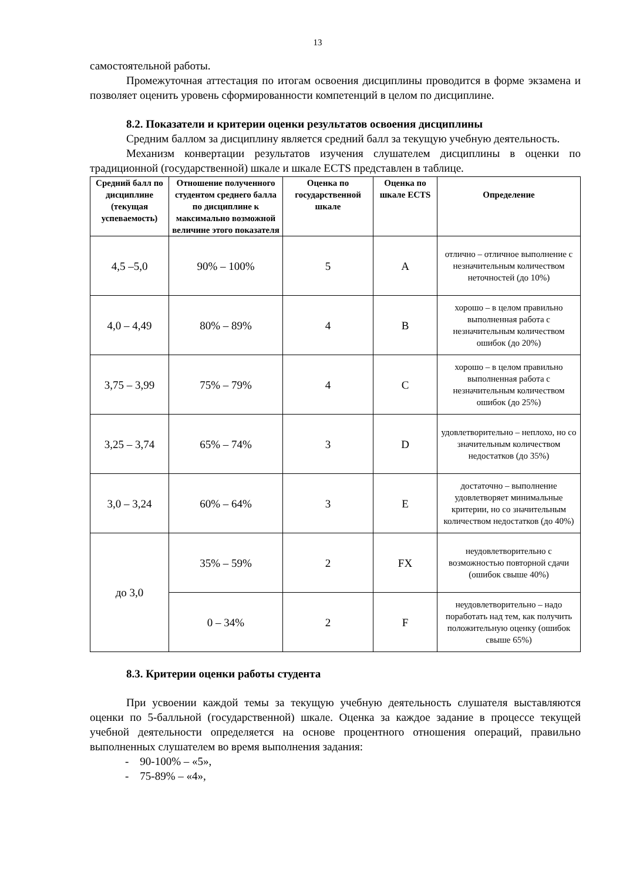13
самостоятельной работы.
Промежуточная аттестация по итогам освоения дисциплины проводится в форме экзамена и позволяет оценить уровень сформированности компетенций в целом по дисциплине.
8.2. Показатели и критерии оценки результатов освоения дисциплины
Средним баллом за дисциплину является средний балл за текущую учебную деятельность.
Механизм конвертации результатов изучения слушателем дисциплины в оценки по традиционной (государственной) шкале и шкале ECTS представлен в таблице.
| Средний балл по дисциплине (текущая успеваемость) | Отношение полученного студентом среднего балла по дисциплине к максимально возможной величине этого показателя | Оценка по государственной шкале | Оценка по шкале ECTS | Определение |
| --- | --- | --- | --- | --- |
| 4,5 –5,0 | 90% – 100% | 5 | A | отлично – отличное выполнение с незначительным количеством неточностей (до 10%) |
| 4,0 – 4,49 | 80% – 89% | 4 | B | хорошо – в целом правильно выполненная работа с незначительным количеством ошибок (до 20%) |
| 3,75 – 3,99 | 75% – 79% | 4 | C | хорошо – в целом правильно выполненная работа с незначительным количеством ошибок (до 25%) |
| 3,25 – 3,74 | 65% – 74% | 3 | D | удовлетворительно – неплохо, но со значительным количеством недостатков (до 35%) |
| 3,0 – 3,24 | 60% – 64% | 3 | E | достаточно – выполнение удовлетворяет минимальные критерии, но со значительным количеством недостатков (до 40%) |
| до 3,0 | 35% – 59% | 2 | FX | неудовлетворительно с возможностью повторной сдачи (ошибок свыше 40%) |
| | 0 – 34% | 2 | F | неудовлетворительно – надо поработать над тем, как получить положительную оценку (ошибок свыше 65%) |
8.3. Критерии оценки работы студента
При усвоении каждой темы за текущую учебную деятельность слушателя выставляются оценки по 5-балльной (государственной) шкале. Оценка за каждое задание в процессе текущей учебной деятельности определяется на основе процентного отношения операций, правильно выполненных слушателем во время выполнения задания:
- 90-100% – «5»,
- 75-89% – «4»,